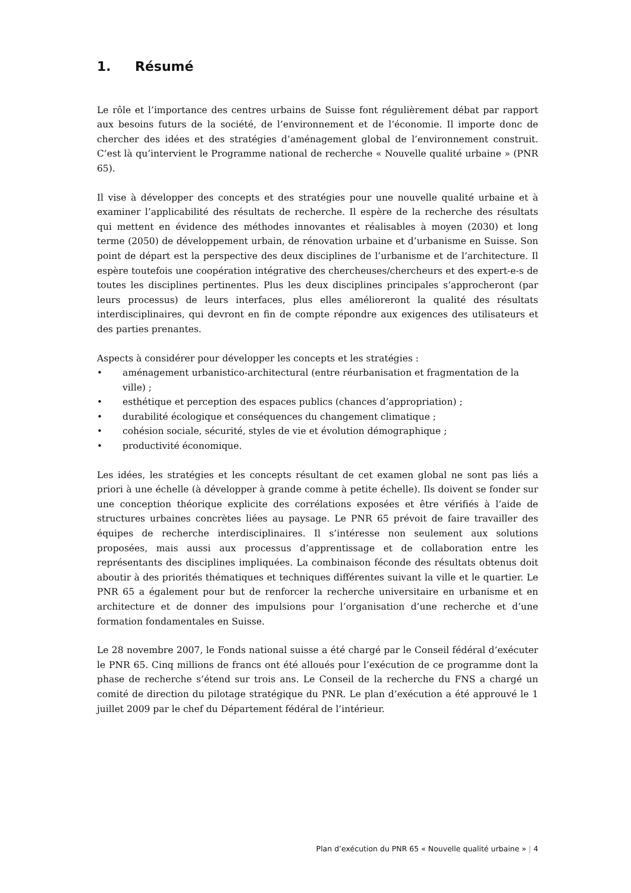1. Résumé
Le rôle et l’importance des centres urbains de Suisse font régulièrement débat par rapport aux besoins futurs de la société, de l’environnement et de l’économie. Il importe donc de chercher des idées et des stratégies d’aménagement global de l’environnement construit. C’est là qu’intervient le Programme national de recherche « Nouvelle qualité urbaine » (PNR 65).
Il vise à développer des concepts et des stratégies pour une nouvelle qualité urbaine et à examiner l’applicabilité des résultats de recherche. Il espère de la recherche des résultats qui mettent en évidence des méthodes innovantes et réalisables à moyen (2030) et long terme (2050) de développement urbain, de rénovation urbaine et d’urbanisme en Suisse. Son point de départ est la perspective des deux disciplines de l’urbanisme et de l’architecture. Il espère toutefois une coopération intégrative des chercheuses/chercheurs et des expert-e-s de toutes les disciplines pertinentes. Plus les deux disciplines principales s’approcheront (par leurs processus) de leurs interfaces, plus elles amélioreront la qualité des résultats interdisciplinaires, qui devront en fin de compte répondre aux exigences des utilisateurs et des parties prenantes.
Aspects à considérer pour développer les concepts et les stratégies :
• aménagement urbanistico-architectural (entre réurbanisation et fragmentation de la ville) ;
• esthétique et perception des espaces publics (chances d’appropriation) ;
• durabilité écologique et conséquences du changement climatique ;
• cohésion sociale, sécurité, styles de vie et évolution démographique ;
• productivité économique.
Les idées, les stratégies et les concepts résultant de cet examen global ne sont pas liés a priori à une échelle (à développer à grande comme à petite échelle). Ils doivent se fonder sur une conception théorique explicite des corrélations exposées et être vérifiés à l’aide de structures urbaines concrètes liées au paysage. Le PNR 65 prévoit de faire travailler des équipes de recherche interdisciplinaires. Il s’intéresse non seulement aux solutions proposées, mais aussi aux processus d’apprentissage et de collaboration entre les représentants des disciplines impliquées. La combinaison féconde des résultats obtenus doit aboutir à des priorités thématiques et techniques différentes suivant la ville et le quartier. Le PNR 65 a également pour but de renforcer la recherche universitaire en urbanisme et en architecture et de donner des impulsions pour l’organisation d’une recherche et d’une formation fondamentales en Suisse.
Le 28 novembre 2007, le Fonds national suisse a été chargé par le Conseil fédéral d’exécuter le PNR 65. Cinq millions de francs ont été alloués pour l’exécution de ce programme dont la phase de recherche s’étend sur trois ans. Le Conseil de la recherche du FNS a chargé un comité de direction du pilotage stratégique du PNR. Le plan d’exécution a été approuvé le 1 juillet 2009 par le chef du Département fédéral de l’intérieur.
Plan d’exécution du PNR 65 « Nouvelle qualité urbaine » | 4